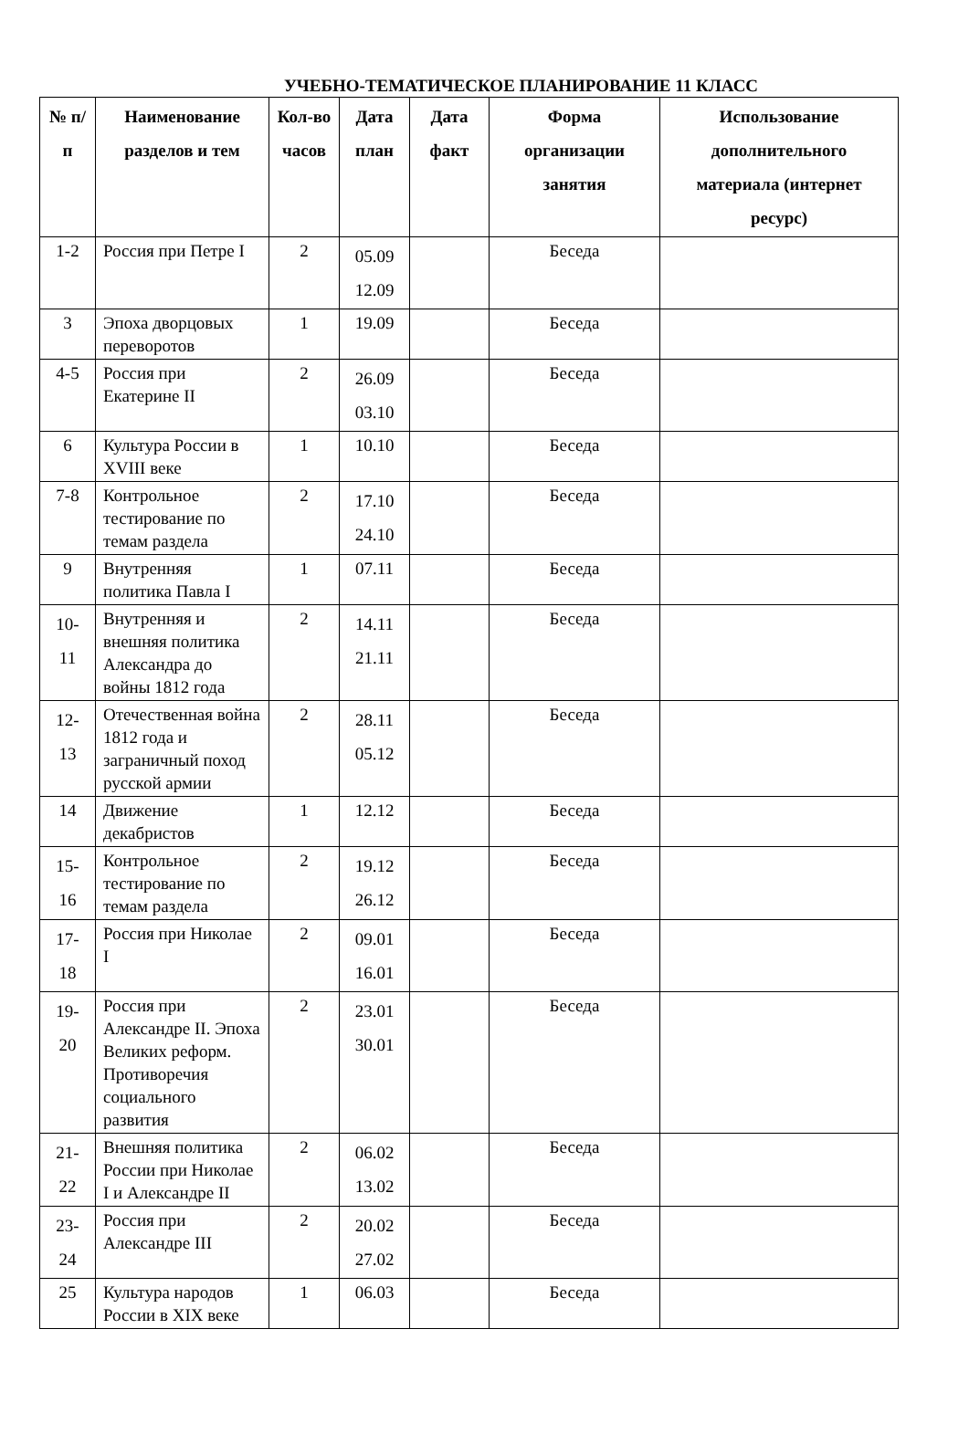УЧЕБНО-ТЕМАТИЧЕСКОЕ ПЛАНИРОВАНИЕ 11 КЛАСС
| № п/п | Наименование разделов и тем | Кол-во часов | Дата план | Дата факт | Форма организации занятия | Использование дополнительного материала (интернет ресурс) |
| --- | --- | --- | --- | --- | --- | --- |
| 1-2 | Россия при Петре I | 2 | 05.09 12.09 | | Беседа | |
| 3 | Эпоха дворцовых переворотов | 1 | 19.09 | | Беседа | |
| 4-5 | Россия при Екатерине II | 2 | 26.09 03.10 | | Беседа | |
| 6 | Культура России в XVIII веке | 1 | 10.10 | | Беседа | |
| 7-8 | Контрольное тестирование по темам раздела | 2 | 17.10 24.10 | | Беседа | |
| 9 | Внутренняя политика Павла I | 1 | 07.11 | | Беседа | |
| 10- 11 | Внутренняя и внешняя политика Александра до войны 1812 года | 2 | 14.11 21.11 | | Беседа | |
| 12- 13 | Отечественная война 1812 года и заграничный поход русской армии | 2 | 28.11 05.12 | | Беседа | |
| 14 | Движение декабристов | 1 | 12.12 | | Беседа | |
| 15- 16 | Контрольное тестирование по темам раздела | 2 | 19.12 26.12 | | Беседа | |
| 17- 18 | Россия при Николае I | 2 | 09.01 16.01 | | Беседа | |
| 19- 20 | Россия при Александре II. Эпоха Великих реформ. Противоречия социального развития | 2 | 23.01 30.01 | | Беседа | |
| 21- 22 | Внешняя политика России при Николае I и Александре II | 2 | 06.02 13.02 | | Беседа | |
| 23- 24 | Россия при Александре III | 2 | 20.02 27.02 | | Беседа | |
| 25 | Культура народов России в XIX веке | 1 | 06.03 | | Беседа | |